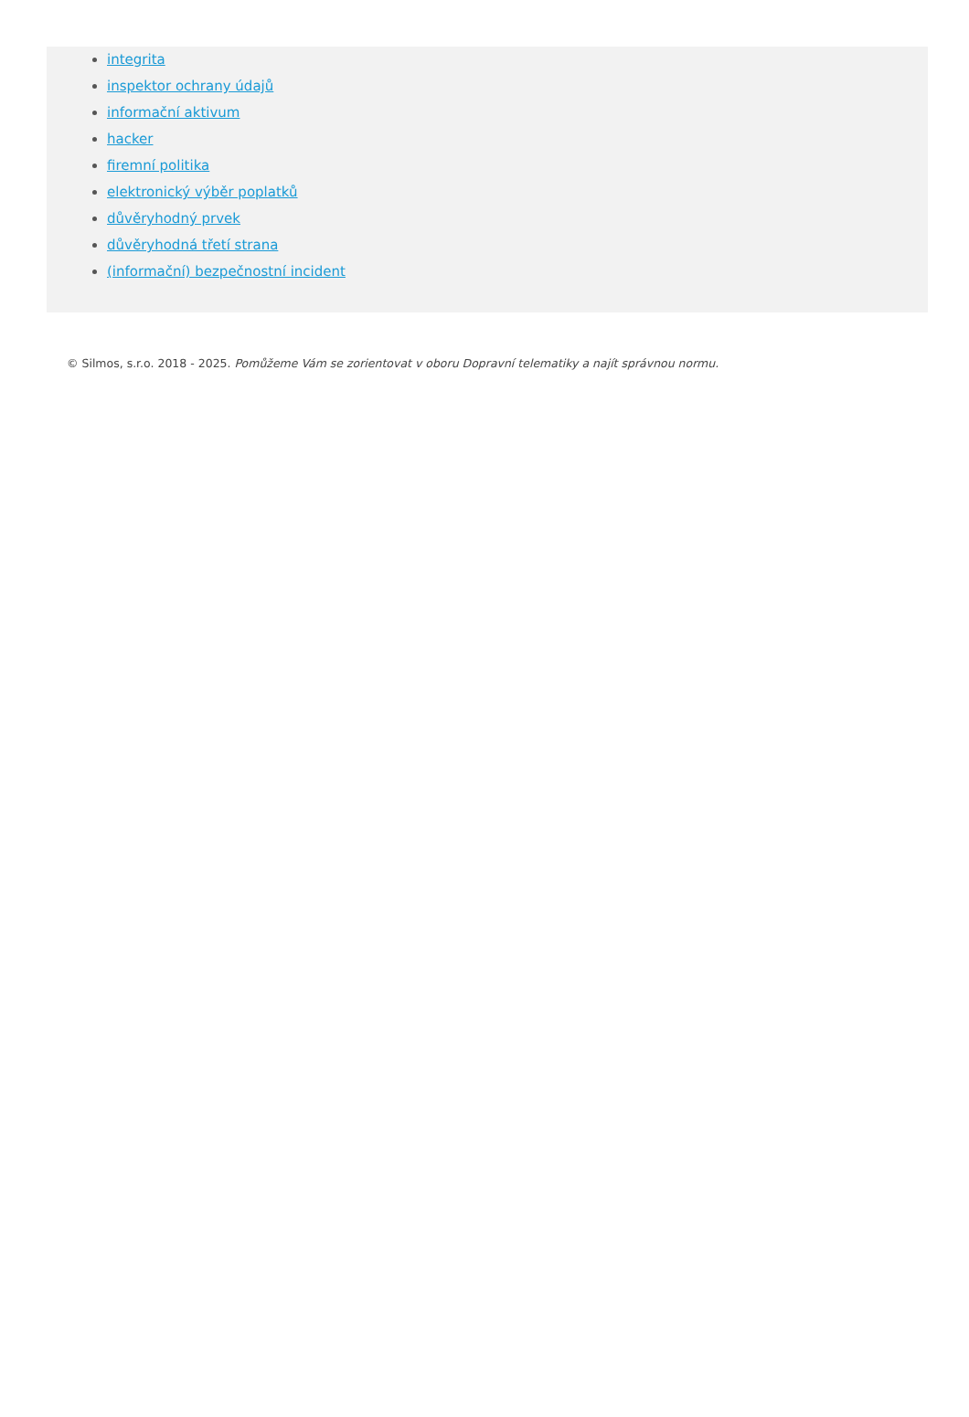integrita
inspektor ochrany údajů
informační aktivum
hacker
firemní politika
elektronický výběr poplatků
důvěryhodný prvek
důvěryhodná třetí strana
(informační) bezpečnostní incident
© Silmos, s.r.o. 2018 - 2025. Pomůžeme Vám se zorientovat v oboru Dopravní telematiky a najít správnou normu.